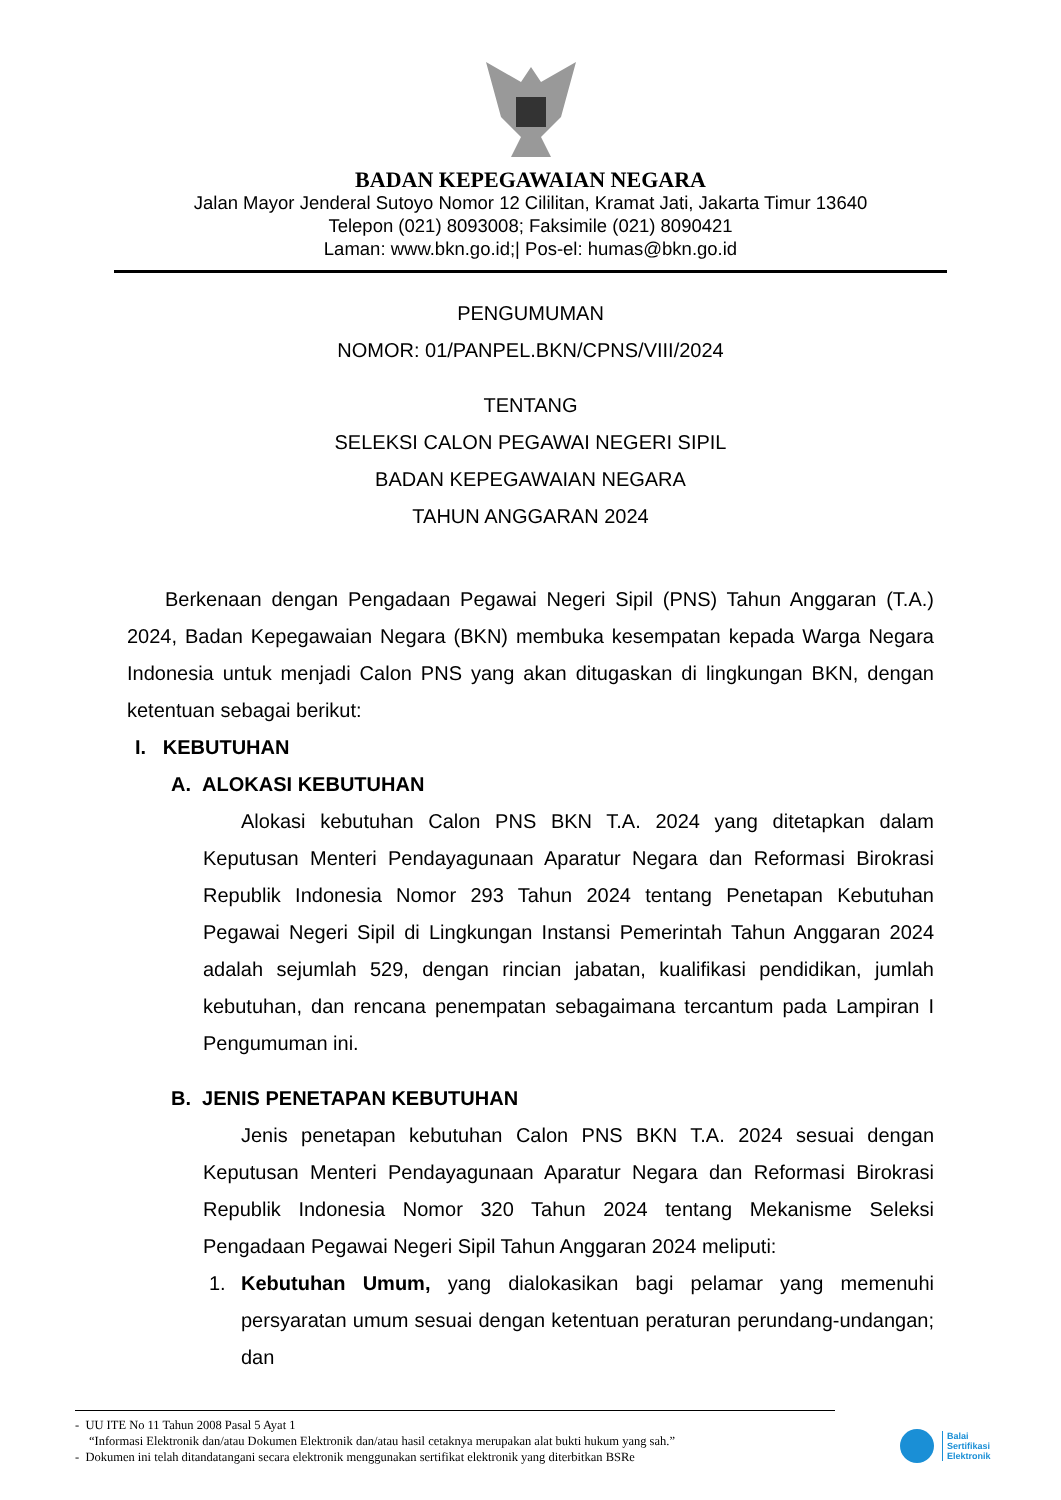BADAN KEPEGAWAIAN NEGARA
Jalan Mayor Jenderal Sutoyo Nomor 12 Cililitan, Kramat Jati, Jakarta Timur 13640
Telepon (021) 8093008; Faksimile (021) 8090421
Laman: www.bkn.go.id;| Pos-el: humas@bkn.go.id
PENGUMUMAN
NOMOR: 01/PANPEL.BKN/CPNS/VIII/2024
TENTANG
SELEKSI CALON PEGAWAI NEGERI SIPIL
BADAN KEPEGAWAIAN NEGARA
TAHUN ANGGARAN 2024
Berkenaan dengan Pengadaan Pegawai Negeri Sipil (PNS) Tahun Anggaran (T.A.) 2024, Badan Kepegawaian Negara (BKN) membuka kesempatan kepada Warga Negara Indonesia untuk menjadi Calon PNS yang akan ditugaskan di lingkungan BKN, dengan ketentuan sebagai berikut:
I. KEBUTUHAN
A. ALOKASI KEBUTUHAN
Alokasi kebutuhan Calon PNS BKN T.A. 2024 yang ditetapkan dalam Keputusan Menteri Pendayagunaan Aparatur Negara dan Reformasi Birokrasi Republik Indonesia Nomor 293 Tahun 2024 tentang Penetapan Kebutuhan Pegawai Negeri Sipil di Lingkungan Instansi Pemerintah Tahun Anggaran 2024 adalah sejumlah 529, dengan rincian jabatan, kualifikasi pendidikan, jumlah kebutuhan, dan rencana penempatan sebagaimana tercantum pada Lampiran I Pengumuman ini.
B. JENIS PENETAPAN KEBUTUHAN
Jenis penetapan kebutuhan Calon PNS BKN T.A. 2024 sesuai dengan Keputusan Menteri Pendayagunaan Aparatur Negara dan Reformasi Birokrasi Republik Indonesia Nomor 320 Tahun 2024 tentang Mekanisme Seleksi Pengadaan Pegawai Negeri Sipil Tahun Anggaran 2024 meliputi:
1. Kebutuhan Umum, yang dialokasikan bagi pelamar yang memenuhi persyaratan umum sesuai dengan ketentuan peraturan perundang-undangan; dan
- UU ITE No 11 Tahun 2008 Pasal 5 Ayat 1
“Informasi Elektronik dan/atau Dokumen Elektronik dan/atau hasil cetaknya merupakan alat bukti hukum yang sah.”
- Dokumen ini telah ditandatangani secara elektronik menggunakan sertifikat elektronik yang diterbitkan BSRe
Balai
Sertifikasi
Elektronik